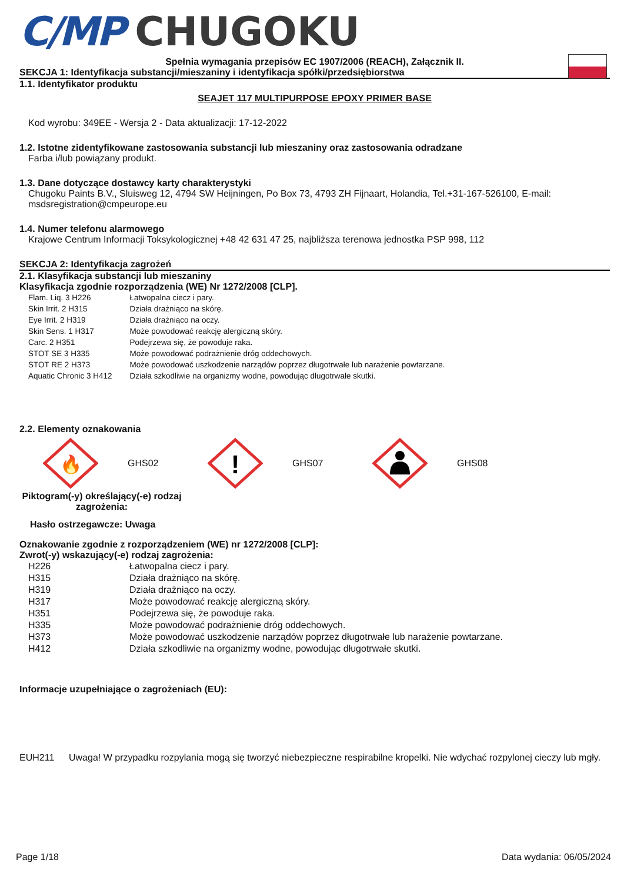C/MP CHUGOKU
Spełnia wymagania przepisów EC 1907/2006 (REACH), Załącznik II.
SEKCJA 1: Identyfikacja substancji/mieszaniny i identyfikacja spółki/przedsiębiorstwa
1.1. Identyfikator produktu
SEAJET 117 MULTIPURPOSE EPOXY PRIMER BASE
Kod wyrobu: 349EE - Wersja 2 - Data aktualizacji: 17-12-2022
1.2. Istotne zidentyfikowane zastosowania substancji lub mieszaniny oraz zastosowania odradzane
Farba i/lub powiązany produkt.
1.3. Dane dotyczące dostawcy karty charakterystyki
Chugoku Paints B.V., Sluisweg 12, 4794 SW Heijningen, Po Box 73, 4793 ZH Fijnaart, Holandia, Tel.+31-167-526100, E-mail: msdsregistration@cmpeurope.eu
1.4. Numer telefonu alarmowego
Krajowe Centrum Informacji Toksykologicznej +48 42 631 47 25, najbliższa terenowa jednostka PSP 998, 112
SEKCJA 2: Identyfikacja zagrożeń
2.1. Klasyfikacja substancji lub mieszaniny
Klasyfikacja zgodnie rozporządzenia (WE) Nr 1272/2008 [CLP].
| Flam. Liq. 3 H226 | Łatwopalna ciecz i pary. |
| Skin Irrit. 2 H315 | Działa drażniąco na skórę. |
| Eye Irrit. 2 H319 | Działa drażniąco na oczy. |
| Skin Sens. 1 H317 | Może powodować reakcję alergiczną skóry. |
| Carc. 2 H351 | Podejrzewa się, że powoduje raka. |
| STOT SE 3 H335 | Może powodować podrażnienie dróg oddechowych. |
| STOT RE 2 H373 | Może powodować uszkodzenie narządów poprzez długotrwałe lub narażenie powtarzane. |
| Aquatic Chronic 3 H412 | Działa szkodliwie na organizmy wodne, powodując długotrwałe skutki. |
2.2. Elementy oznakowania
🔥
GHS02
!
GHS07
GHS08
Piktogram(-y) określający(-e) rodzaj zagrożenia:
Hasło ostrzegawcze: Uwaga
Oznakowanie zgodnie z rozporządzeniem (WE) nr 1272/2008 [CLP]:
Zwrot(-y) wskazujący(-e) rodzaj zagrożenia:
| H226 | Łatwopalna ciecz i pary. |
| H315 | Działa drażniąco na skórę. |
| H319 | Działa drażniąco na oczy. |
| H317 | Może powodować reakcję alergiczną skóry. |
| H351 | Podejrzewa się, że powoduje raka. |
| H335 | Może powodować podrażnienie dróg oddechowych. |
| H373 | Może powodować uszkodzenie narządów poprzez długotrwałe lub narażenie powtarzane. |
| H412 | Działa szkodliwie na organizmy wodne, powodując długotrwałe skutki. |
Informacje uzupełniające o zagrożeniach (EU):
EUH211 Uwaga! W przypadku rozpylania mogą się tworzyć niebezpieczne respirabilne kropelki. Nie wdychać rozpylonej cieczy lub mgły.
Page 1/18 Data wydania: 06/05/2024